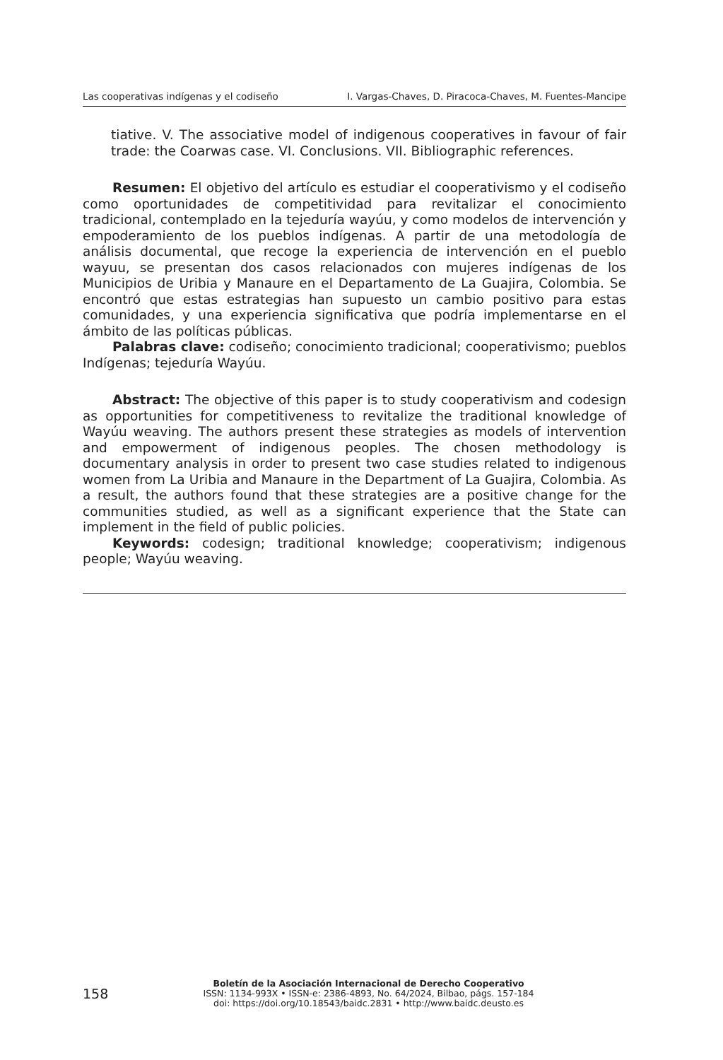Las cooperativas indígenas y el codiseño I. Vargas-Chaves, D. Piracoca-Chaves, M. Fuentes-Mancipe
tiative. V. The associative model of indigenous cooperatives in favour of fair trade: the Coarwas case. VI. Conclusions. VII. Bibliographic references.
Resumen: El objetivo del artículo es estudiar el cooperativismo y el codiseño como oportunidades de competitividad para revitalizar el conocimiento tradicional, contemplado en la tejeduría wayúu, y como modelos de intervención y empoderamiento de los pueblos indígenas. A partir de una metodología de análisis documental, que recoge la experiencia de intervención en el pueblo wayuu, se presentan dos casos relacionados con mujeres indígenas de los Municipios de Uribia y Manaure en el Departamento de La Guajira, Colombia. Se encontró que estas estrategias han supuesto un cambio positivo para estas comunidades, y una experiencia significativa que podría implementarse en el ámbito de las políticas públicas.
Palabras clave: codiseño; conocimiento tradicional; cooperativismo; pueblos Indígenas; tejeduría Wayúu.
Abstract: The objective of this paper is to study cooperativism and codesign as opportunities for competitiveness to revitalize the traditional knowledge of Wayúu weaving. The authors present these strategies as models of intervention and empowerment of indigenous peoples. The chosen methodology is documentary analysis in order to present two case studies related to indigenous women from La Uribia and Manaure in the Department of La Guajira, Colombia. As a result, the authors found that these strategies are a positive change for the communities studied, as well as a significant experience that the State can implement in the field of public policies.
Keywords: codesign; traditional knowledge; cooperativism; indigenous people; Wayúu weaving.
158
Boletín de la Asociación Internacional de Derecho Cooperativo
ISSN: 1134-993X • ISSN-e: 2386-4893, No. 64/2024, Bilbao, págs. 157-184
doi: https://doi.org/10.18543/baidc.2831 • http://www.baidc.deusto.es